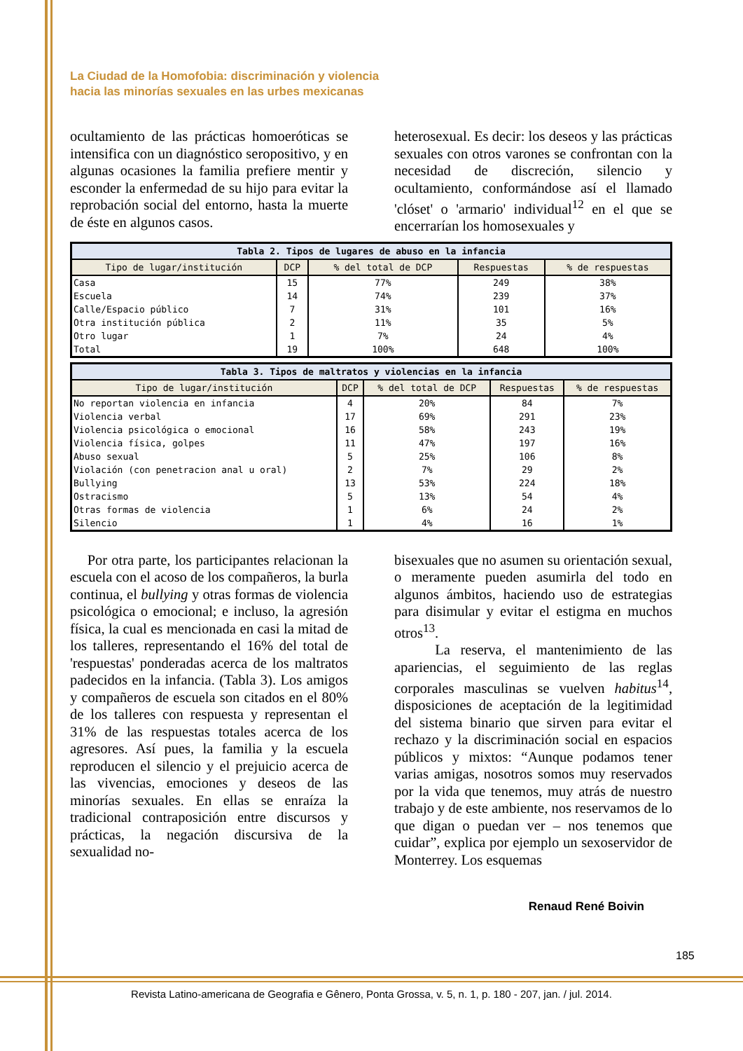La Ciudad de la Homofobia: discriminación y violencia
hacia las minorías sexuales en las urbes mexicanas
ocultamiento de las prácticas homoeróticas se intensifica con un diagnóstico seropositivo, y en algunas ocasiones la familia prefiere mentir y esconder la enfermedad de su hijo para evitar la reprobación social del entorno, hasta la muerte de éste en algunos casos.
heterosexual. Es decir: los deseos y las prácticas sexuales con otros varones se confrontan con la necesidad de discreción, silencio y ocultamiento, conformándose así el llamado 'clóset' o 'armario' individual<sup>12</sup> en el que se encerrarían los homosexuales y
| Tabla 2. Tipos de lugares de abuso en la infancia | | | | |
| --- | --- | --- | --- | --- |
| Tipo de lugar/institución | DCP | % del total de DCP | Respuestas | % de respuestas |
| Casa | 15 | 77% | 249 | 38% |
| Escuela | 14 | 74% | 239 | 37% |
| Calle/Espacio público | 7 | 31% | 101 | 16% |
| Otra institución pública | 2 | 11% | 35 | 5% |
| Otro lugar | 1 | 7% | 24 | 4% |
| Total | 19 | 100% | 648 | 100% |
| Tabla 3. Tipos de maltratos y violencias en la infancia | | | | |
| --- | --- | --- | --- | --- |
| Tipo de lugar/institución | DCP | % del total de DCP | Respuestas | % de respuestas |
| No reportan violencia en infancia | 4 | 20% | 84 | 7% |
| Violencia verbal | 17 | 69% | 291 | 23% |
| Violencia psicológica o emocional | 16 | 58% | 243 | 19% |
| Violencia física, golpes | 11 | 47% | 197 | 16% |
| Abuso sexual | 5 | 25% | 106 | 8% |
| Violación (con penetracion anal u oral) | 2 | 7% | 29 | 2% |
| Bullying | 13 | 53% | 224 | 18% |
| Ostracismo | 5 | 13% | 54 | 4% |
| Otras formas de violencia | 1 | 6% | 24 | 2% |
| Silencio | 1 | 4% | 16 | 1% |
Por otra parte, los participantes relacionan la escuela con el acoso de los compañeros, la burla continua, el bullying y otras formas de violencia psicológica o emocional; e incluso, la agresión física, la cual es mencionada en casi la mitad de los talleres, representando el 16% del total de 'respuestas' ponderadas acerca de los maltratos padecidos en la infancia. (Tabla 3). Los amigos y compañeros de escuela son citados en el 80% de los talleres con respuesta y representan el 31% de las respuestas totales acerca de los agresores. Así pues, la familia y la escuela reproducen el silencio y el prejuicio acerca de las vivencias, emociones y deseos de las minorías sexuales. En ellas se enraíza la tradicional contraposición entre discursos y prácticas, la negación discursiva de la sexualidad no-
bisexuales que no asumen su orientación sexual, o meramente pueden asumirla del todo en algunos ámbitos, haciendo uso de estrategias para disimular y evitar el estigma en muchos otros<sup>13</sup>.
La reserva, el mantenimiento de las apariencias, el seguimiento de las reglas corporales masculinas se vuelven habitus<sup>14</sup>, disposiciones de aceptación de la legitimidad del sistema binario que sirven para evitar el rechazo y la discriminación social en espacios públicos y mixtos: “Aunque podamos tener varias amigas, nosotros somos muy reservados por la vida que tenemos, muy atrás de nuestro trabajo y de este ambiente, nos reservamos de lo que digan o puedan ver – nos tenemos que cuidar”, explica por ejemplo un sexoservidor de Monterrey. Los esquemas
Renaud René Boivin
185
Revista Latino-americana de Geografia e Gênero, Ponta Grossa, v. 5, n. 1, p. 180 - 207, jan. / jul. 2014.